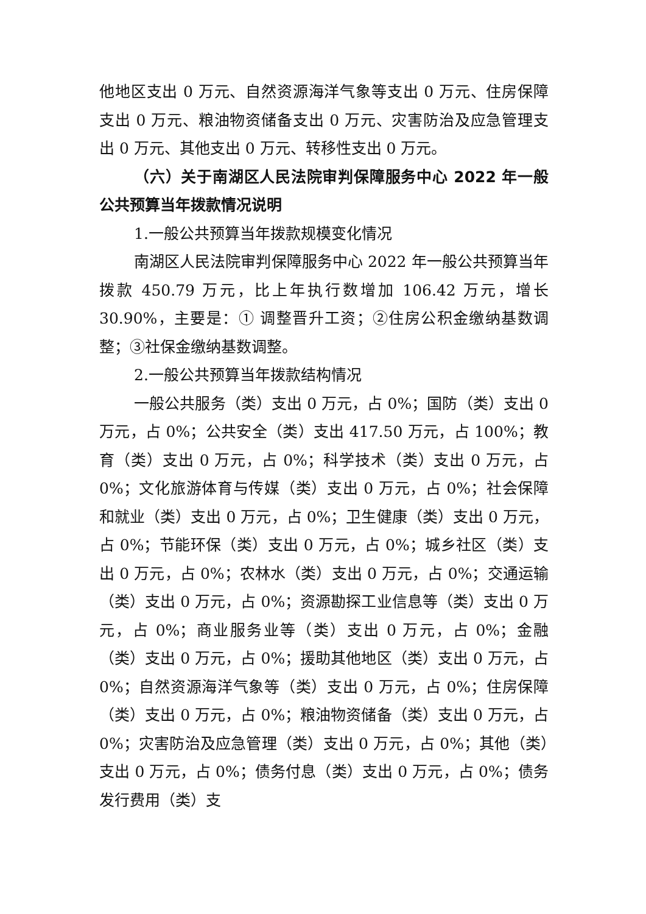他地区支出 0 万元、自然资源海洋气象等支出 0 万元、住房保障支出 0 万元、粮油物资储备支出 0 万元、灾害防治及应急管理支出 0 万元、其他支出 0 万元、转移性支出 0 万元。
（六）关于南湖区人民法院审判保障服务中心 2022 年一般公共预算当年拨款情况说明
1.一般公共预算当年拨款规模变化情况
南湖区人民法院审判保障服务中心 2022 年一般公共预算当年拨款 450.79 万元，比上年执行数增加 106.42 万元，增长 30.90%，主要是：① 调整晋升工资；②住房公积金缴纳基数调整；③社保金缴纳基数调整。
2.一般公共预算当年拨款结构情况
一般公共服务（类）支出 0 万元，占 0%；国防（类）支出 0 万元，占 0%；公共安全（类）支出 417.50 万元，占 100%；教育（类）支出 0 万元，占 0%；科学技术（类）支出 0 万元，占 0%；文化旅游体育与传媒（类）支出 0 万元，占 0%；社会保障和就业（类）支出 0 万元，占 0%；卫生健康（类）支出 0 万元，占 0%；节能环保（类）支出 0 万元，占 0%；城乡社区（类）支出 0 万元，占 0%；农林水（类）支出 0 万元，占 0%；交通运输（类）支出 0 万元，占 0%；资源勘探工业信息等（类）支出 0 万元，占 0%；商业服务业等（类）支出 0 万元，占 0%；金融（类）支出 0 万元，占 0%；援助其他地区（类）支出 0 万元，占 0%；自然资源海洋气象等（类）支出 0 万元，占 0%；住房保障（类）支出 0 万元，占 0%；粮油物资储备（类）支出 0 万元，占 0%；灾害防治及应急管理（类）支出 0 万元，占 0%；其他（类）支出 0 万元，占 0%；债务付息（类）支出 0 万元，占 0%；债务发行费用（类）支